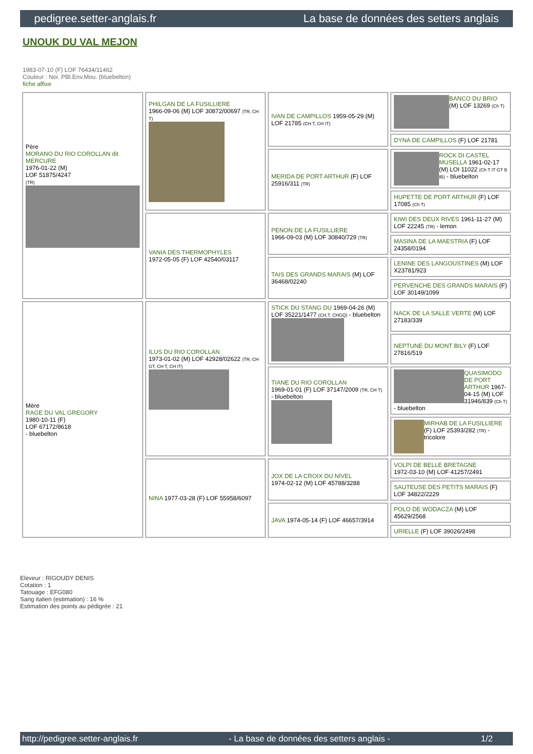pedigree.setter-anglais.fr La base de données des setters anglais
UNOUK DU VAL MEJON
1983-07-10 (F) LOF 76434/11462
Couleur : Noi. PBl.Env.Mou. (bluebelton)
fiche affixe
| Père MORANO DU RIO COROLLAN dit MERCURE 1976-01-22 (M) LOF 51875/4247 (TR) | PHILGAN DE LA FUSILLIERE 1966-09-06 (M) LOF 30872/00697 (TR, CH T) | IVAN DE CAMPILLOS 1959-05-29 (M) LOF 21785 (CH T, CH IT) | BANCO DU BRIO (M) LOF 13269 (Ch T) |
| | | | DYNA DE CAMPILLOS (F) LOF 21781 |
| | | MERIDA DE PORT ARTHUR (F) LOF 25916/311 (TR) | ROCK DI CASTEL MUSELLA 1961-02-17 (M) LOI 11022 (Ch T IT GT B IB) - bluebelton |
| | | | HUPETTE DE PORT ARTHUR (F) LOF 17085 (Ch T) |
| | VANIA DES THERMOPHYLES 1972-05-05 (F) LOF 42540/03117 | PENON DE LA FUSILLIERE 1966-09-03 (M) LOF 30840/729 (TR) | KIWI DES DEUX RIVES 1961-11-27 (M) LOF 22245 (TR) - lemon |
| | | | MASINA DE LA MAESTRIA (F) LOF 24358/0194 |
| | | TAIS DES GRANDS MARAIS (M) LOF 36468/02240 | LENINE DES LANGOUSTINES (M) LOF X23781/923 |
| | | | PERVENCHE DES GRANDS MARAIS (F) LOF 30149/1099 |
| Mère RAGE DU VAL GREGORY 1980-10-11 (F) LOF 67172/8618 - bluebelton | ILUS DU RIO COROLLAN 1973-01-02 (M) LOF 42928/02622 (TR, CH GT, CH T, CH IT) | STICK DU STANG DU 1969-04-26 (M) LOF 35221/1477 (CH.T. CHGQ) - bluebelton | NACK DE LA SALLE VERTE (M) LOF 27183/339 |
| | | | NEPTUNE DU MONT BILY (F) LOF 27816/519 |
| | | TIANE DU RIO COROLLAN 1969-01-01 (F) LOF 37147/2009 (TR, CH T) - bluebelton | QUASIMODO DE PORT ARTHUR 1967-04-15 (M) LOF 31946/839 (Ch T) - bluebelton |
| | | | MIRHAB DE LA FUSILLIERE (F) LOF 25393/282 (TR) - tricolore |
| | NINA 1977-03-28 (F) LOF 55958/6097 | JOX DE LA CROIX DU NIVEL 1974-02-12 (M) LOF 45788/3288 | VOLPI DE BELLE BRETAGNE 1972-03-10 (M) LOF 41257/2491 |
| | | | SAUTEUSE DES PETITS MARAIS (F) LOF 34822/2229 |
| | | JAVA 1974-05-14 (F) LOF 46657/3914 | POLO DE WODACZA (M) LOF 45629/2568 |
| | | | URIELLE (F) LOF 39026/2498 |
Eleveur : RIGOUDY DENIS
Cotation : 1
Tatouage : EFG080
Sang italien (estimation) : 16 %
Estimation des points au pédigrée : 21
http://pedigree.setter-anglais.fr - La base de données des setters anglais - 1/2